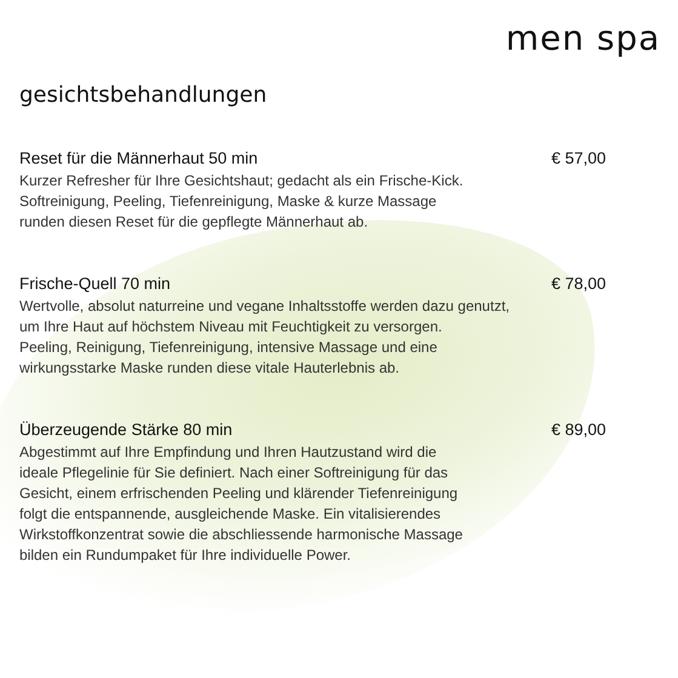men spa
gesichtsbehandlungen
Reset für die Männerhaut 50 min € 57,00
Kurzer Refresher für Ihre Gesichtshaut; gedacht als ein Frische-Kick.
Softreinigung, Peeling, Tiefenreinigung, Maske & kurze Massage
runden diesen Reset für die gepflegte Männerhaut ab.
Frische-Quell 70 min € 78,00
Wertvolle, absolut naturreine und vegane Inhaltsstoffe werden dazu genutzt,
um Ihre Haut auf höchstem Niveau mit Feuchtigkeit zu versorgen.
Peeling, Reinigung, Tiefenreinigung, intensive Massage und eine
wirkungsstarke Maske runden diese vitale Hauterlebnis ab.
Überzeugende Stärke 80 min € 89,00
Abgestimmt auf Ihre Empfindung und Ihren Hautzustand wird die
ideale Pflegelinie für Sie definiert. Nach einer Softreinigung für das
Gesicht, einem erfrischenden Peeling und klärender Tiefenreinigung
folgt die entspannende, ausgleichende Maske. Ein vitalisierendes
Wirkstoffkonzentrat sowie die abschliessende harmonische Massage
bilden ein Rundumpaket für Ihre individuelle Power.